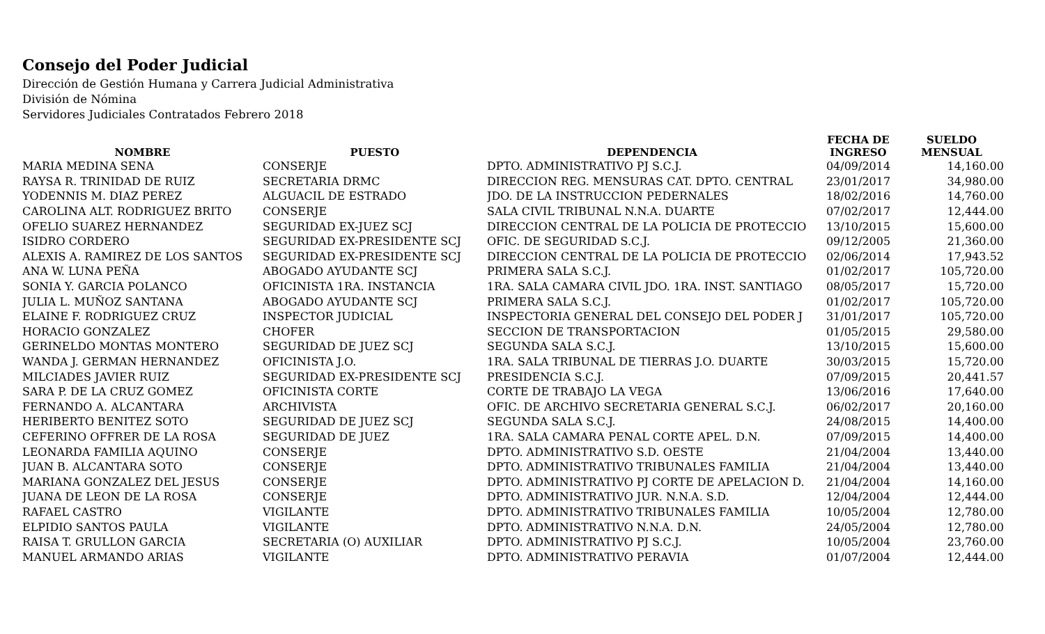Consejo del Poder Judicial
Dirección de Gestión Humana y Carrera Judicial Administrativa
División de Nómina
Servidores Judiciales Contratados Febrero 2018
| NOMBRE | PUESTO | DEPENDENCIA | FECHA DE INGRESO | SUELDO MENSUAL |
| --- | --- | --- | --- | --- |
| MARIA MEDINA SENA | CONSERJE | DPTO. ADMINISTRATIVO PJ S.C.J. | 04/09/2014 | 14,160.00 |
| RAYSA R. TRINIDAD DE RUIZ | SECRETARIA DRMC | DIRECCION REG. MENSURAS CAT. DPTO. CENTRAL | 23/01/2017 | 34,980.00 |
| YODENNIS M. DIAZ PEREZ | ALGUACIL DE ESTRADO | JDO. DE LA INSTRUCCION PEDERNALES | 18/02/2016 | 14,760.00 |
| CAROLINA ALT. RODRIGUEZ BRITO | CONSERJE | SALA CIVIL TRIBUNAL N.N.A. DUARTE | 07/02/2017 | 12,444.00 |
| OFELIO SUAREZ HERNANDEZ | SEGURIDAD EX-JUEZ SCJ | DIRECCION CENTRAL DE LA POLICIA DE PROTECCIO | 13/10/2015 | 15,600.00 |
| ISIDRO CORDERO | SEGURIDAD EX-PRESIDENTE SCJ | OFIC. DE SEGURIDAD S.C.J. | 09/12/2005 | 21,360.00 |
| ALEXIS A. RAMIREZ DE LOS SANTOS | SEGURIDAD EX-PRESIDENTE SCJ | DIRECCION CENTRAL DE LA POLICIA DE PROTECCIO | 02/06/2014 | 17,943.52 |
| ANA W. LUNA PEÑA | ABOGADO AYUDANTE SCJ | PRIMERA SALA S.C.J. | 01/02/2017 | 105,720.00 |
| SONIA Y. GARCIA POLANCO | OFICINISTA 1RA. INSTANCIA | 1RA. SALA CAMARA CIVIL JDO. 1RA. INST. SANTIAGO | 08/05/2017 | 15,720.00 |
| JULIA L. MUÑOZ SANTANA | ABOGADO AYUDANTE SCJ | PRIMERA SALA S.C.J. | 01/02/2017 | 105,720.00 |
| ELAINE F. RODRIGUEZ CRUZ | INSPECTOR JUDICIAL | INSPECTORIA GENERAL DEL CONSEJO DEL PODER J | 31/01/2017 | 105,720.00 |
| HORACIO GONZALEZ | CHOFER | SECCION DE TRANSPORTACION | 01/05/2015 | 29,580.00 |
| GERINELDO MONTAS MONTERO | SEGURIDAD DE JUEZ SCJ | SEGUNDA SALA S.C.J. | 13/10/2015 | 15,600.00 |
| WANDA J. GERMAN HERNANDEZ | OFICINISTA J.O. | 1RA. SALA TRIBUNAL DE TIERRAS J.O. DUARTE | 30/03/2015 | 15,720.00 |
| MILCIADES JAVIER RUIZ | SEGURIDAD EX-PRESIDENTE SCJ | PRESIDENCIA S.C.J. | 07/09/2015 | 20,441.57 |
| SARA P. DE LA CRUZ GOMEZ | OFICINISTA CORTE | CORTE DE TRABAJO LA VEGA | 13/06/2016 | 17,640.00 |
| FERNANDO A. ALCANTARA | ARCHIVISTA | OFIC. DE ARCHIVO SECRETARIA GENERAL S.C.J. | 06/02/2017 | 20,160.00 |
| HERIBERTO BENITEZ SOTO | SEGURIDAD DE JUEZ SCJ | SEGUNDA SALA S.C.J. | 24/08/2015 | 14,400.00 |
| CEFERINO OFFRER DE LA ROSA | SEGURIDAD DE JUEZ | 1RA. SALA CAMARA PENAL CORTE APEL. D.N. | 07/09/2015 | 14,400.00 |
| LEONARDA FAMILIA AQUINO | CONSERJE | DPTO. ADMINISTRATIVO S.D. OESTE | 21/04/2004 | 13,440.00 |
| JUAN B. ALCANTARA SOTO | CONSERJE | DPTO. ADMINISTRATIVO TRIBUNALES FAMILIA | 21/04/2004 | 13,440.00 |
| MARIANA GONZALEZ DEL JESUS | CONSERJE | DPTO. ADMINISTRATIVO PJ CORTE DE APELACION D. | 21/04/2004 | 14,160.00 |
| JUANA DE LEON DE LA ROSA | CONSERJE | DPTO. ADMINISTRATIVO JUR. N.N.A. S.D. | 12/04/2004 | 12,444.00 |
| RAFAEL CASTRO | VIGILANTE | DPTO. ADMINISTRATIVO TRIBUNALES FAMILIA | 10/05/2004 | 12,780.00 |
| ELPIDIO SANTOS PAULA | VIGILANTE | DPTO. ADMINISTRATIVO N.N.A. D.N. | 24/05/2004 | 12,780.00 |
| RAISA T. GRULLON GARCIA | SECRETARIA (O) AUXILIAR | DPTO. ADMINISTRATIVO PJ S.C.J. | 10/05/2004 | 23,760.00 |
| MANUEL ARMANDO ARIAS | VIGILANTE | DPTO. ADMINISTRATIVO PERAVIA | 01/07/2004 | 12,444.00 |